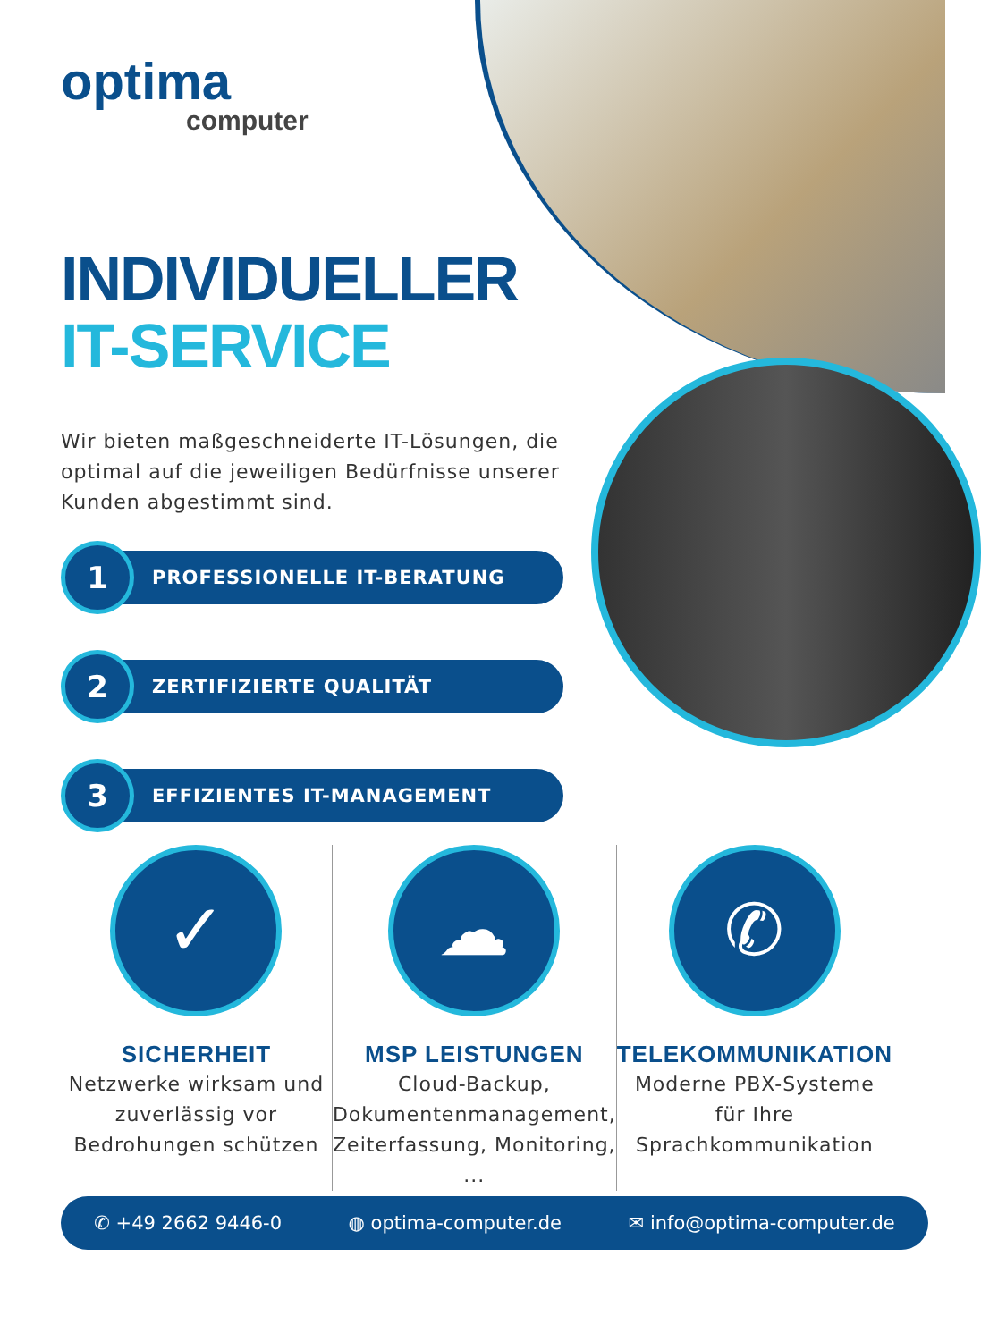optima
computer
INDIVIDUELLER
IT-SERVICE
Wir bieten maßgeschneiderte IT-Lösungen, die optimal auf die jeweiligen Bedürfnisse unserer Kunden abgestimmt sind.
1
PROFESSIONELLE IT-BERATUNG
2
ZERTIFIZIERTE QUALITÄT
3
EFFIZIENTES IT-MANAGEMENT
✓
SICHERHEIT
Netzwerke wirksam und zuverlässig vor Bedrohungen schützen
☁
MSP LEISTUNGEN
Cloud-Backup, Dokumentenmanagement, Zeiterfassung, Monitoring, ...
✆
TELEKOMMUNIKATION
Moderne PBX-Systeme für Ihre Sprachkommunikation
✆ +49 2662 9446-0 ◍ optima-computer.de ✉ info@optima-computer.de